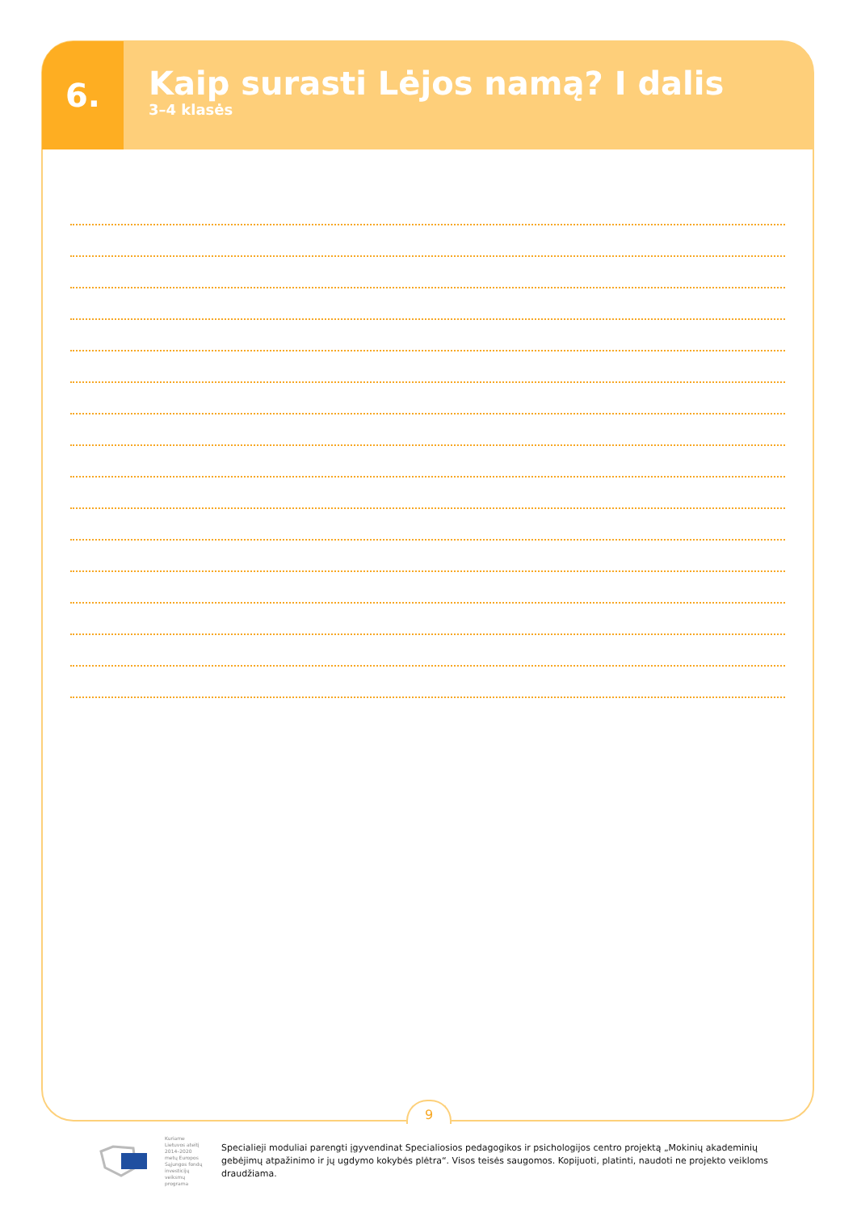6.
Kaip surasti Lėjos namą? I dalis
3–4 klasės
9
Kuriame Lietuvos ateitį
2014–2020 metų Europos Sąjungos fondų investicijų veiksmų programa
Specialieji moduliai parengti įgyvendinat Specialiosios pedagogikos ir psichologijos centro projektą „Mokinių akademinių gebėjimų atpažinimo ir jų ugdymo kokybės plėtra“. Visos teisės saugomos. Kopijuoti, platinti, naudoti ne projekto veikloms draudžiama.